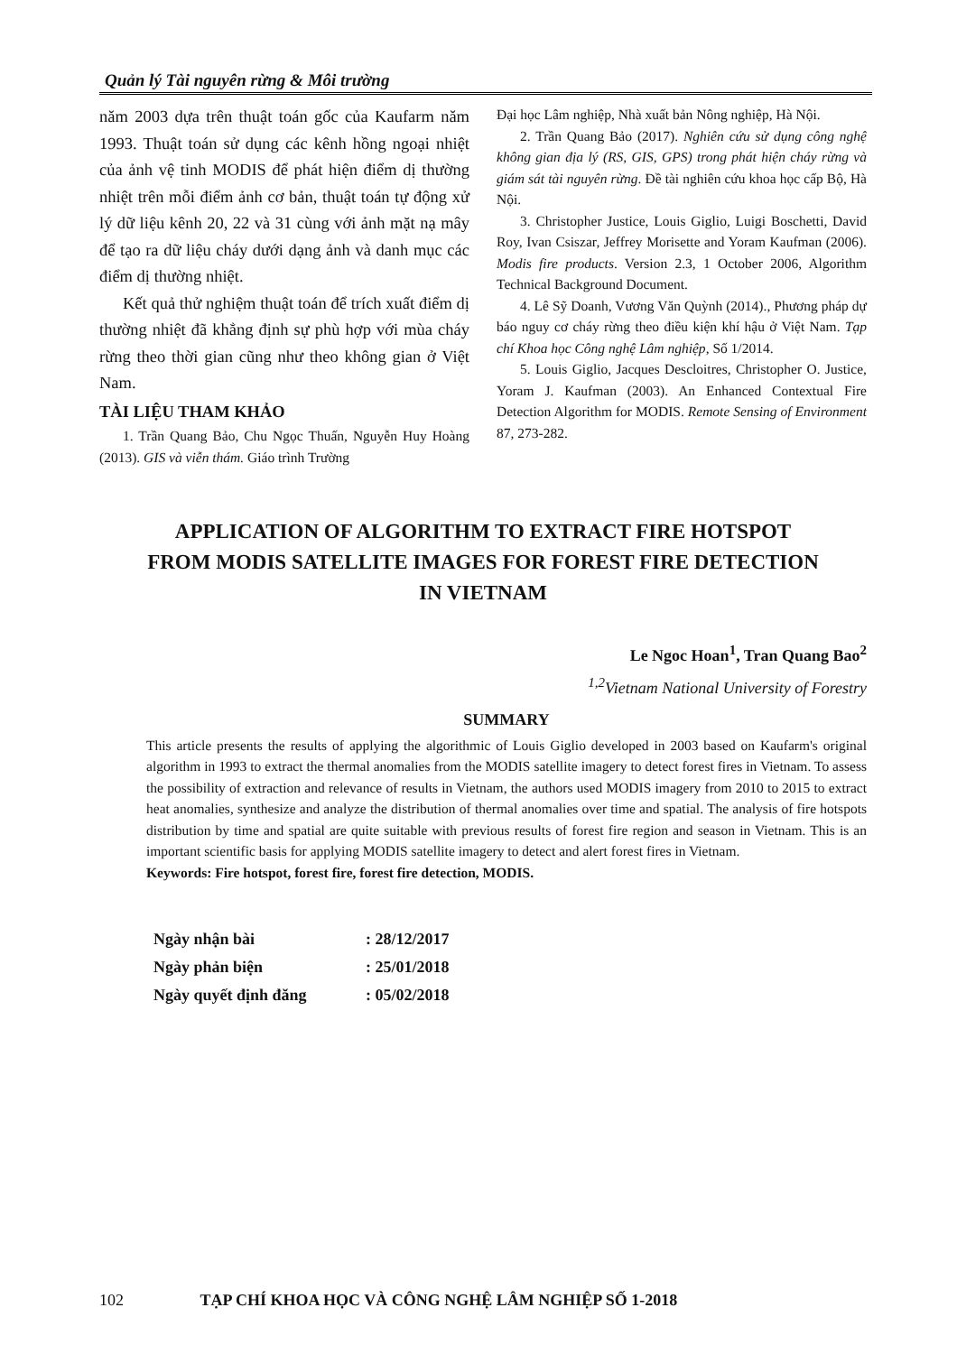Quản lý Tài nguyên rừng & Môi trường
năm 2003 dựa trên thuật toán gốc của Kaufarm năm 1993. Thuật toán sử dụng các kênh hồng ngoại nhiệt của ảnh vệ tinh MODIS để phát hiện điểm dị thường nhiệt trên mỗi điểm ảnh cơ bản, thuật toán tự động xử lý dữ liệu kênh 20, 22 và 31 cùng với ảnh mặt nạ mây để tạo ra dữ liệu cháy dưới dạng ảnh và danh mục các điểm dị thường nhiệt.
Kết quả thử nghiệm thuật toán để trích xuất điểm dị thường nhiệt đã khẳng định sự phù hợp với mùa cháy rừng theo thời gian cũng như theo không gian ở Việt Nam.
TÀI LIỆU THAM KHẢO
1. Trần Quang Bảo, Chu Ngọc Thuấn, Nguyễn Huy Hoàng (2013). GIS và viễn thám. Giáo trình Trường
Đại học Lâm nghiệp, Nhà xuất bản Nông nghiệp, Hà Nội.
2. Trần Quang Bảo (2017). Nghiên cứu sử dụng công nghệ không gian địa lý (RS, GIS, GPS) trong phát hiện cháy rừng và giám sát tài nguyên rừng. Đề tài nghiên cứu khoa học cấp Bộ, Hà Nội.
3. Christopher Justice, Louis Giglio, Luigi Boschetti, David Roy, Ivan Csiszar, Jeffrey Morisette and Yoram Kaufman (2006). Modis fire products. Version 2.3, 1 October 2006, Algorithm Technical Background Document.
4. Lê Sỹ Doanh, Vương Văn Quỳnh (2014)., Phương pháp dự báo nguy cơ cháy rừng theo điều kiện khí hậu ở Việt Nam. Tạp chí Khoa học Công nghệ Lâm nghiệp, Số 1/2014.
5. Louis Giglio, Jacques Descloitres, Christopher O. Justice, Yoram J. Kaufman (2003). An Enhanced Contextual Fire Detection Algorithm for MODIS. Remote Sensing of Environment 87, 273-282.
APPLICATION OF ALGORITHM TO EXTRACT FIRE HOTSPOT
FROM MODIS SATELLITE IMAGES FOR FOREST FIRE DETECTION
IN VIETNAM
Le Ngoc Hoan<sup>1</sup>, Tran Quang Bao<sup>2</sup>
<sup>1,2</sup>Vietnam National University of Forestry
SUMMARY
This article presents the results of applying the algorithmic of Louis Giglio developed in 2003 based on Kaufarm's original algorithm in 1993 to extract the thermal anomalies from the MODIS satellite imagery to detect forest fires in Vietnam. To assess the possibility of extraction and relevance of results in Vietnam, the authors used MODIS imagery from 2010 to 2015 to extract heat anomalies, synthesize and analyze the distribution of thermal anomalies over time and spatial. The analysis of fire hotspots distribution by time and spatial are quite suitable with previous results of forest fire region and season in Vietnam. This is an important scientific basis for applying MODIS satellite imagery to detect and alert forest fires in Vietnam.
Keywords: Fire hotspot, forest fire, forest fire detection, MODIS.
| Ngày nhận bài | : 28/12/2017 |
| Ngày phản biện | : 25/01/2018 |
| Ngày quyết định đăng | : 05/02/2018 |
102 TẠP CHÍ KHOA HỌC VÀ CÔNG NGHỆ LÂM NGHIỆP SỐ 1-2018